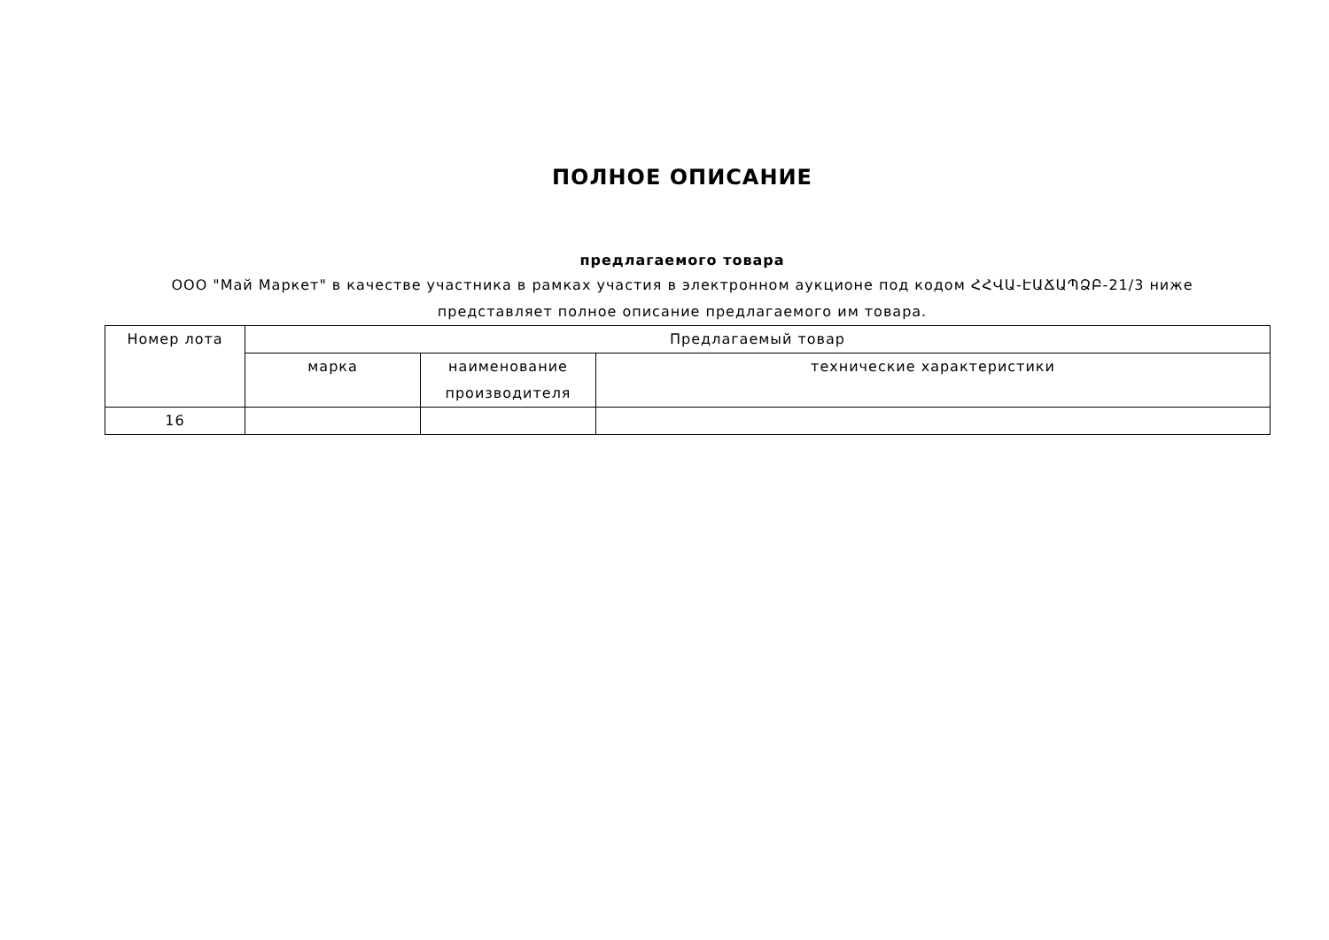ПОЛНОЕ ОПИСАНИЕ
предлагаемого товара
ООО "Май Маркет" в качестве участника в рамках участия в электронном аукционе под кодом ՀՀՎԱ-ԷԱՃԱՊՁԲ-21/3 ниже представляет полное описание предлагаемого им товара.
| Номер лота | Предлагаемый товар | | |
| --- | --- | --- | --- |
| | марка | наименование производителя | технические характеристики |
| 16 | | | |